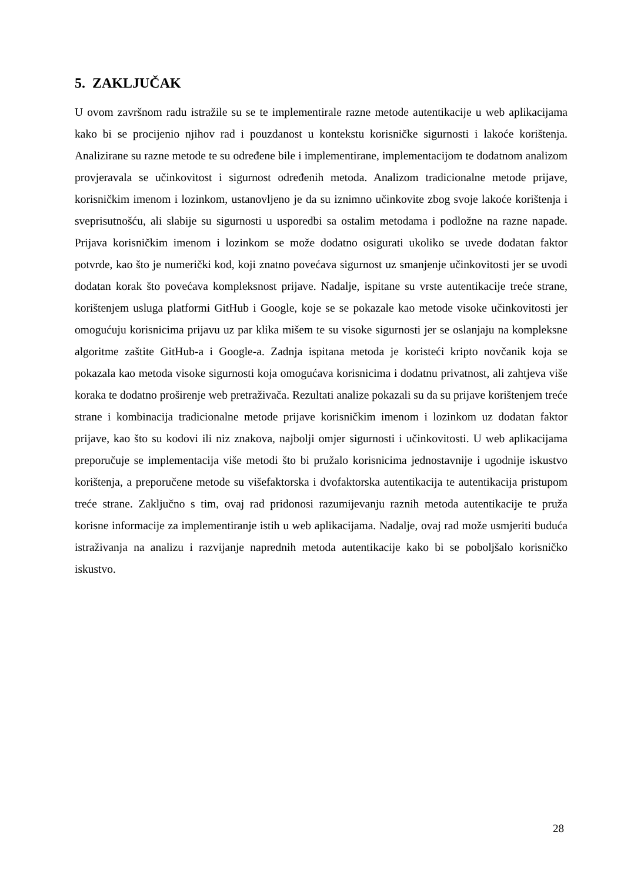5. ZAKLJUČAK
U ovom završnom radu istražile su se te implementirale razne metode autentikacije u web aplikacijama kako bi se procijenio njihov rad i pouzdanost u kontekstu korisničke sigurnosti i lakoće korištenja. Analizirane su razne metode te su određene bile i implementirane, implementacijom te dodatnom analizom provjeravala se učinkovitost i sigurnost određenih metoda. Analizom tradicionalne metode prijave, korisničkim imenom i lozinkom, ustanovljeno je da su iznimno učinkovite zbog svoje lakoće korištenja i sveprisutnošću, ali slabije su sigurnosti u usporedbi sa ostalim metodama i podložne na razne napade. Prijava korisničkim imenom i lozinkom se može dodatno osigurati ukoliko se uvede dodatan faktor potvrde, kao što je numerički kod, koji znatno povećava sigurnost uz smanjenje učinkovitosti jer se uvodi dodatan korak što povećava kompleksnost prijave. Nadalje, ispitane su vrste autentikacije treće strane, korištenjem usluga platformi GitHub i Google, koje se se pokazale kao metode visoke učinkovitosti jer omogućuju korisnicima prijavu uz par klika mišem te su visoke sigurnosti jer se oslanjaju na kompleksne algoritme zaštite GitHub-a i Google-a. Zadnja ispitana metoda je koristeći kripto novčanik koja se pokazala kao metoda visoke sigurnosti koja omogućava korisnicima i dodatnu privatnost, ali zahtjeva više koraka te dodatno proširenje web pretraživača. Rezultati analize pokazali su da su prijave korištenjem treće strane i kombinacija tradicionalne metode prijave korisničkim imenom i lozinkom uz dodatan faktor prijave, kao što su kodovi ili niz znakova, najbolji omjer sigurnosti i učinkovitosti. U web aplikacijama preporučuje se implementacija više metodi što bi pružalo korisnicima jednostavnije i ugodnije iskustvo korištenja, a preporučene metode su višefaktorska i dvofaktorska autentikacija te autentikacija pristupom treće strane. Zaključno s tim, ovaj rad pridonosi razumijevanju raznih metoda autentikacije te pruža korisne informacije za implementiranje istih u web aplikacijama. Nadalje, ovaj rad može usmjeriti buduća istraživanja na analizu i razvijanje naprednih metoda autentikacije kako bi se poboljšalo korisničko iskustvo.
28